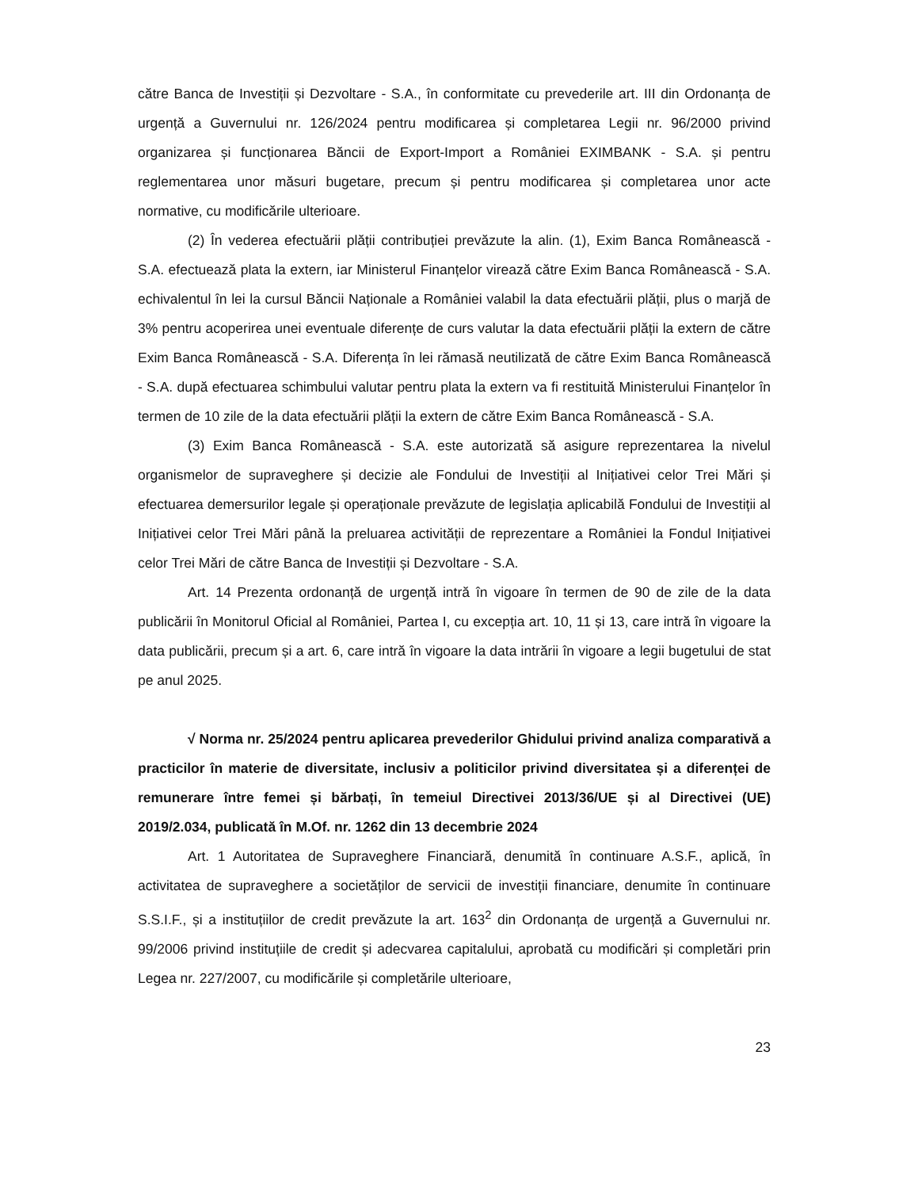către Banca de Investiții și Dezvoltare - S.A., în conformitate cu prevederile art. III din Ordonanța de urgență a Guvernului nr. 126/2024 pentru modificarea și completarea Legii nr. 96/2000 privind organizarea și funcționarea Băncii de Export-Import a României EXIMBANK - S.A. și pentru reglementarea unor măsuri bugetare, precum și pentru modificarea și completarea unor acte normative, cu modificările ulterioare.
(2) În vederea efectuării plății contribuției prevăzute la alin. (1), Exim Banca Românească - S.A. efectuează plata la extern, iar Ministerul Finanțelor virează către Exim Banca Românească - S.A. echivalentul în lei la cursul Băncii Naționale a României valabil la data efectuării plății, plus o marjă de 3% pentru acoperirea unei eventuale diferențe de curs valutar la data efectuării plății la extern de către Exim Banca Românească - S.A. Diferența în lei rămasă neutilizată de către Exim Banca Românească - S.A. după efectuarea schimbului valutar pentru plata la extern va fi restituită Ministerului Finanțelor în termen de 10 zile de la data efectuării plății la extern de către Exim Banca Românească - S.A.
(3) Exim Banca Românească - S.A. este autorizată să asigure reprezentarea la nivelul organismelor de supraveghere și decizie ale Fondului de Investiții al Inițiativei celor Trei Mări și efectuarea demersurilor legale și operaționale prevăzute de legislația aplicabilă Fondului de Investiții al Inițiativei celor Trei Mări până la preluarea activității de reprezentare a României la Fondul Inițiativei celor Trei Mări de către Banca de Investiții și Dezvoltare - S.A.
Art. 14 Prezenta ordonanță de urgență intră în vigoare în termen de 90 de zile de la data publicării în Monitorul Oficial al României, Partea I, cu excepția art. 10, 11 și 13, care intră în vigoare la data publicării, precum și a art. 6, care intră în vigoare la data intrării în vigoare a legii bugetului de stat pe anul 2025.
√ Norma nr. 25/2024 pentru aplicarea prevederilor Ghidului privind analiza comparativă a practicilor în materie de diversitate, inclusiv a politicilor privind diversitatea și a diferenței de remunerare între femei și bărbați, în temeiul Directivei 2013/36/UE și al Directivei (UE) 2019/2.034, publicată în M.Of. nr. 1262 din 13 decembrie 2024
Art. 1 Autoritatea de Supraveghere Financiară, denumită în continuare A.S.F., aplică, în activitatea de supraveghere a societăților de servicii de investiții financiare, denumite în continuare S.S.I.F., și a instituțiilor de credit prevăzute la art. 163<sup>2</sup> din Ordonanța de urgență a Guvernului nr. 99/2006 privind instituțiile de credit și adecvarea capitalului, aprobată cu modificări și completări prin Legea nr. 227/2007, cu modificările și completările ulterioare,
23